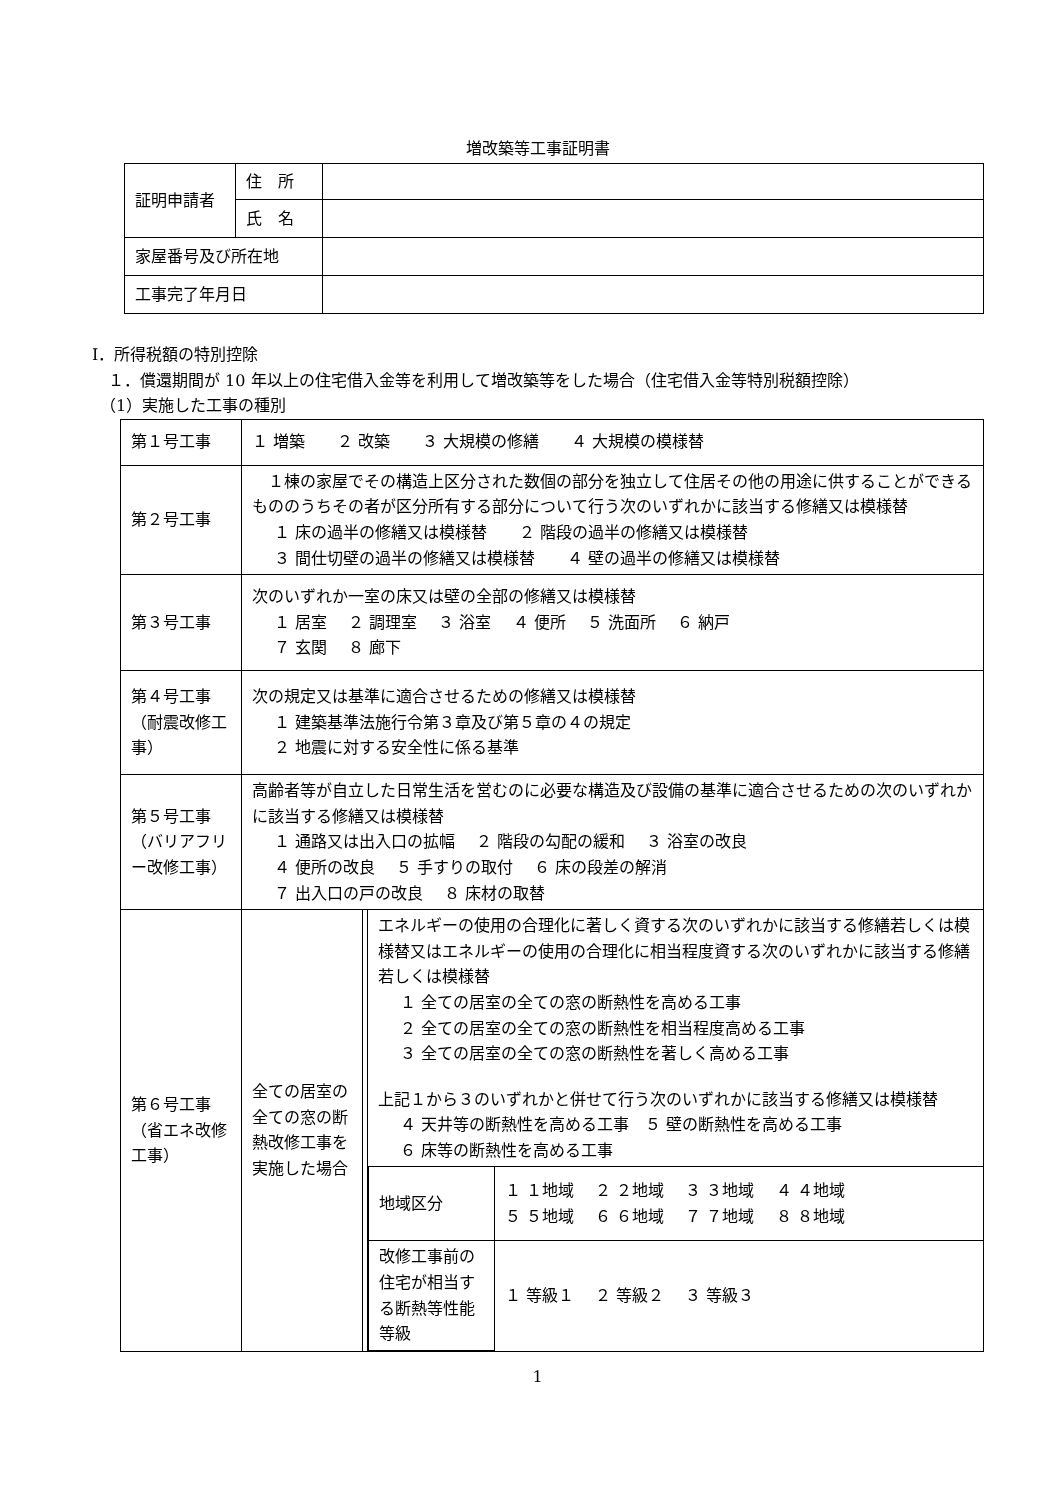増改築等工事証明書
| 証明申請者 | 住 所 | |
| | 氏 名 | |
| 家屋番号及び所在地 | | |
| 工事完了年月日 | | |
Ⅰ．所得税額の特別控除
　１．償還期間が 10 年以上の住宅借入金等を利用して増改築等をした場合（住宅借入金等特別税額控除）
　（1）実施した工事の種別
| 第１号工事 | １ 増築 ２ 改築 ３ 大規模の修繕 ４ 大規模の模様替 | | |
| 第２号工事 | １棟の家屋でその構造上区分された数個の部分を独立して住居その他の用途に供することができるもののうちその者が区分所有する部分について行う次のいずれかに該当する修繕又は模様替 １ 床の過半の修繕又は模様替 ２ 階段の過半の修繕又は模様替 ３ 間仕切壁の過半の修繕又は模様替 ４ 壁の過半の修繕又は模様替 | | |
| 第３号工事 | 次のいずれか一室の床又は壁の全部の修繕又は模様替 １ 居室 ２ 調理室 ３ 浴室 ４ 便所 ５ 洗面所 ６ 納戸 ７ 玄関 ８ 廊下 | | |
| 第４号工事（耐震改修工事） | 次の規定又は基準に適合させるための修繕又は模様替 １ 建築基準法施行令第３章及び第５章の４の規定 ２ 地震に対する安全性に係る基準 | | |
| 第５号工事（バリアフリー改修工事） | 高齢者等が自立した日常生活を営むのに必要な構造及び設備の基準に適合させるための次のいずれかに該当する修繕又は模様替 １ 通路又は出入口の拡幅 ２ 階段の勾配の緩和 ３ 浴室の改良 ４ 便所の改良 ５ 手すりの取付 ６ 床の段差の解消 ７ 出入口の戸の改良 ８ 床材の取替 | | |
| 第６号工事（省エネ改修工事） | 全ての居室の全ての窓の断熱改修工事を実施した場合 | | エネルギーの使用の合理化に著しく資する次のいずれかに該当する修繕若しくは模様替又はエネルギーの使用の合理化に相当程度資する次のいずれかに該当する修繕若しくは模様替 １ 全ての居室の全ての窓の断熱性を高める工事 ２ 全ての居室の全ての窓の断熱性を相当程度高める工事 ３ 全ての居室の全ての窓の断熱性を著しく高める工事 上記１から３のいずれかと併せて行う次のいずれかに該当する修繕又は模様替 ４ 天井等の断熱性を高める工事 ５ 壁の断熱性を高める工事 ６ 床等の断熱性を高める工事 / 地域区分 / １ １地域 ２ ２地域 ３ ３地域 ４ ４地域 ５ ５地域 ６ ６地域 ７ ７地域 ８ ８地域 / / 改修工事前の住宅が相当する断熱等性能等級 / １ 等級１ ２ 等級２ ３ 等級３ / |
1